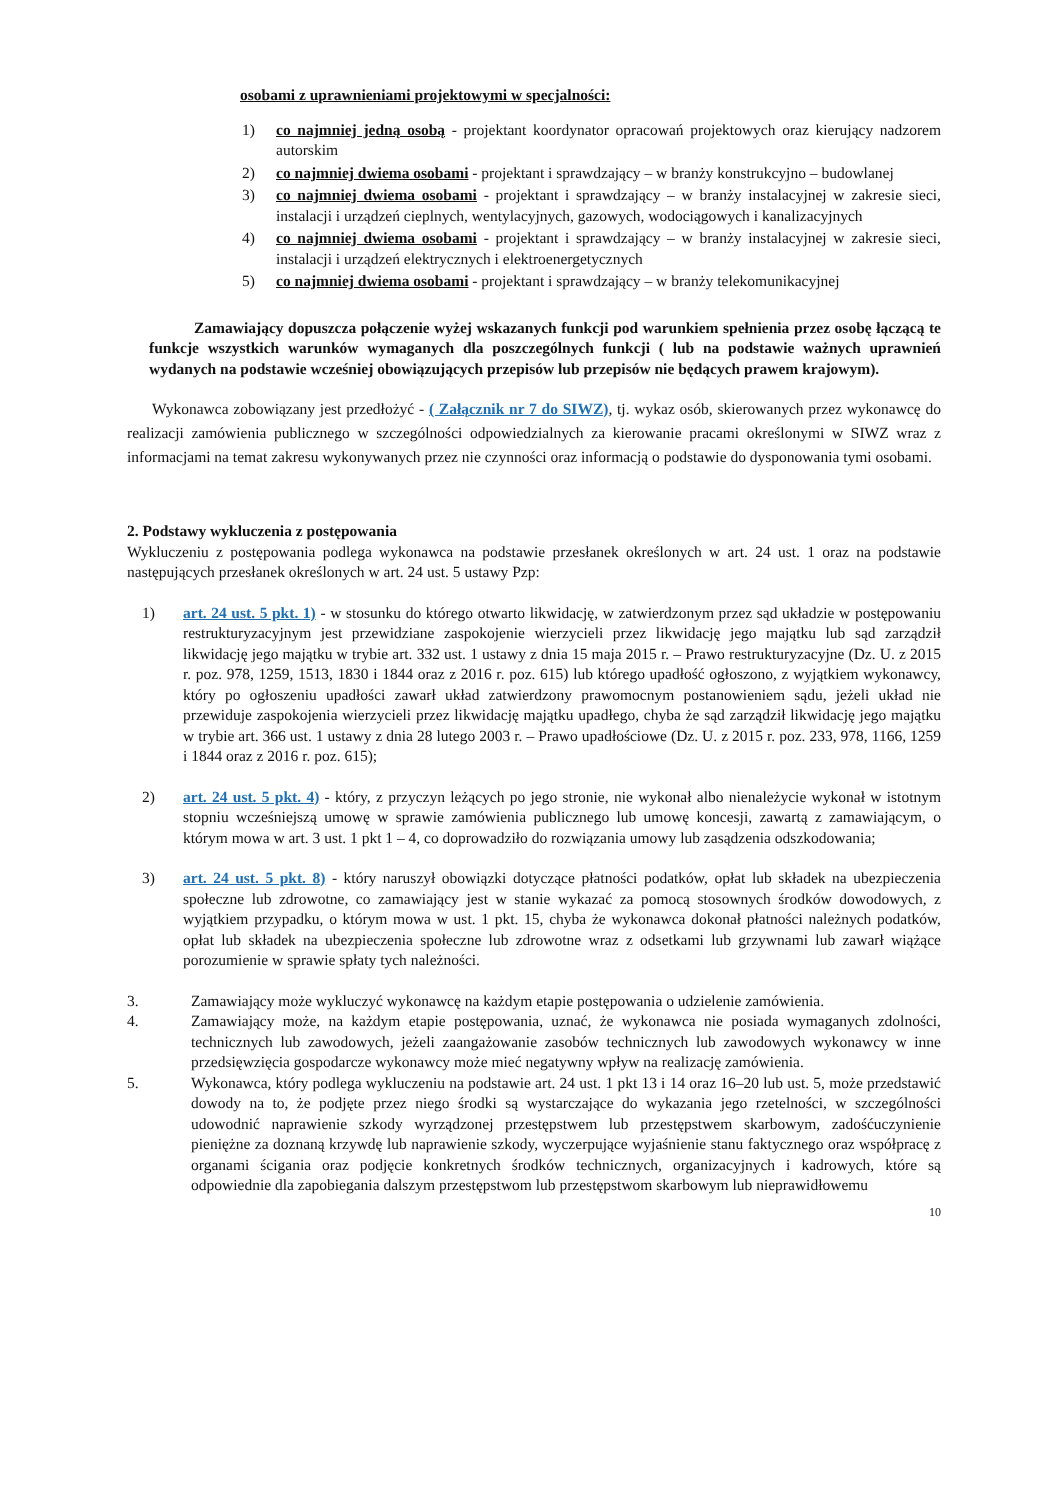osobami z uprawnieniami projektowymi w specjalności:
1) co najmniej jedną osobą - projektant koordynator opracowań projektowych oraz kierujący nadzorem autorskim
2) co najmniej dwiema osobami - projektant i sprawdzający – w branży konstrukcyjno – budowlanej
3) co najmniej dwiema osobami - projektant i sprawdzający – w branży instalacyjnej w zakresie sieci, instalacji i urządzeń cieplnych, wentylacyjnych, gazowych, wodociągowych i kanalizacyjnych
4) co najmniej dwiema osobami - projektant i sprawdzający – w branży instalacyjnej w zakresie sieci, instalacji i urządzeń elektrycznych i elektroenergetycznych
5) co najmniej dwiema osobami - projektant i sprawdzający – w branży telekomunikacyjnej
Zamawiający dopuszcza połączenie wyżej wskazanych funkcji pod warunkiem spełnienia przez osobę łączącą te funkcje wszystkich warunków wymaganych dla poszczególnych funkcji ( lub na podstawie ważnych uprawnień wydanych na podstawie wcześniej obowiązujących przepisów lub przepisów nie będących prawem krajowym).
Wykonawca zobowiązany jest przedłożyć - ( Załącznik nr 7 do SIWZ), tj. wykaz osób, skierowanych przez wykonawcę do realizacji zamówienia publicznego w szczególności odpowiedzialnych za kierowanie pracami określonymi w SIWZ wraz z informacjami na temat zakresu wykonywanych przez nie czynności oraz informacją o podstawie do dysponowania tymi osobami.
2. Podstawy wykluczenia z postępowania
Wykluczeniu z postępowania podlega wykonawca na podstawie przesłanek określonych w art. 24 ust. 1 oraz na podstawie następujących przesłanek określonych w art. 24 ust. 5 ustawy Pzp:
1) art. 24 ust. 5 pkt. 1) - w stosunku do którego otwarto likwidację, w zatwierdzonym przez sąd układzie w postępowaniu restrukturyzacyjnym jest przewidziane zaspokojenie wierzycieli przez likwidację jego majątku lub sąd zarządził likwidację jego majątku w trybie art. 332 ust. 1 ustawy z dnia 15 maja 2015 r. – Prawo restrukturyzacyjne (Dz. U. z 2015 r. poz. 978, 1259, 1513, 1830 i 1844 oraz z 2016 r. poz. 615) lub którego upadłość ogłoszono, z wyjątkiem wykonawcy, który po ogłoszeniu upadłości zawarł układ zatwierdzony prawomocnym postanowieniem sądu, jeżeli układ nie przewiduje zaspokojenia wierzycieli przez likwidację majątku upadłego, chyba że sąd zarządził likwidację jego majątku w trybie art. 366 ust. 1 ustawy z dnia 28 lutego 2003 r. – Prawo upadłościowe (Dz. U. z 2015 r. poz. 233, 978, 1166, 1259 i 1844 oraz z 2016 r. poz. 615);
2) art. 24 ust. 5 pkt. 4) - który, z przyczyn leżących po jego stronie, nie wykonał albo nienależycie wykonał w istotnym stopniu wcześniejszą umowę w sprawie zamówienia publicznego lub umowę koncesji, zawartą z zamawiającym, o którym mowa w art. 3 ust. 1 pkt 1 – 4, co doprowadziło do rozwiązania umowy lub zasądzenia odszkodowania;
3) art. 24 ust. 5 pkt. 8) - który naruszył obowiązki dotyczące płatności podatków, opłat lub składek na ubezpieczenia społeczne lub zdrowotne, co zamawiający jest w stanie wykazać za pomocą stosownych środków dowodowych, z wyjątkiem przypadku, o którym mowa w ust. 1 pkt. 15, chyba że wykonawca dokonał płatności należnych podatków, opłat lub składek na ubezpieczenia społeczne lub zdrowotne wraz z odsetkami lub grzywnami lub zawarł wiążące porozumienie w sprawie spłaty tych należności.
3. Zamawiający może wykluczyć wykonawcę na każdym etapie postępowania o udzielenie zamówienia.
4. Zamawiający może, na każdym etapie postępowania, uznać, że wykonawca nie posiada wymaganych zdolności, technicznych lub zawodowych, jeżeli zaangażowanie zasobów technicznych lub zawodowych wykonawcy w inne przedsięwzięcia gospodarcze wykonawcy może mieć negatywny wpływ na realizację zamówienia.
5. Wykonawca, który podlega wykluczeniu na podstawie art. 24 ust. 1 pkt 13 i 14 oraz 16–20 lub ust. 5, może przedstawić dowody na to, że podjęte przez niego środki są wystarczające do wykazania jego rzetelności, w szczególności udowodnić naprawienie szkody wyrządzonej przestępstwem lub przestępstwem skarbowym, zadośćuczynienie pieniężne za doznaną krzywdę lub naprawienie szkody, wyczerpujące wyjaśnienie stanu faktycznego oraz współpracę z organami ścigania oraz podjęcie konkretnych środków technicznych, organizacyjnych i kadrowych, które są odpowiednie dla zapobiegania dalszym przestępstwom lub przestępstwom skarbowym lub nieprawidłowemu
10